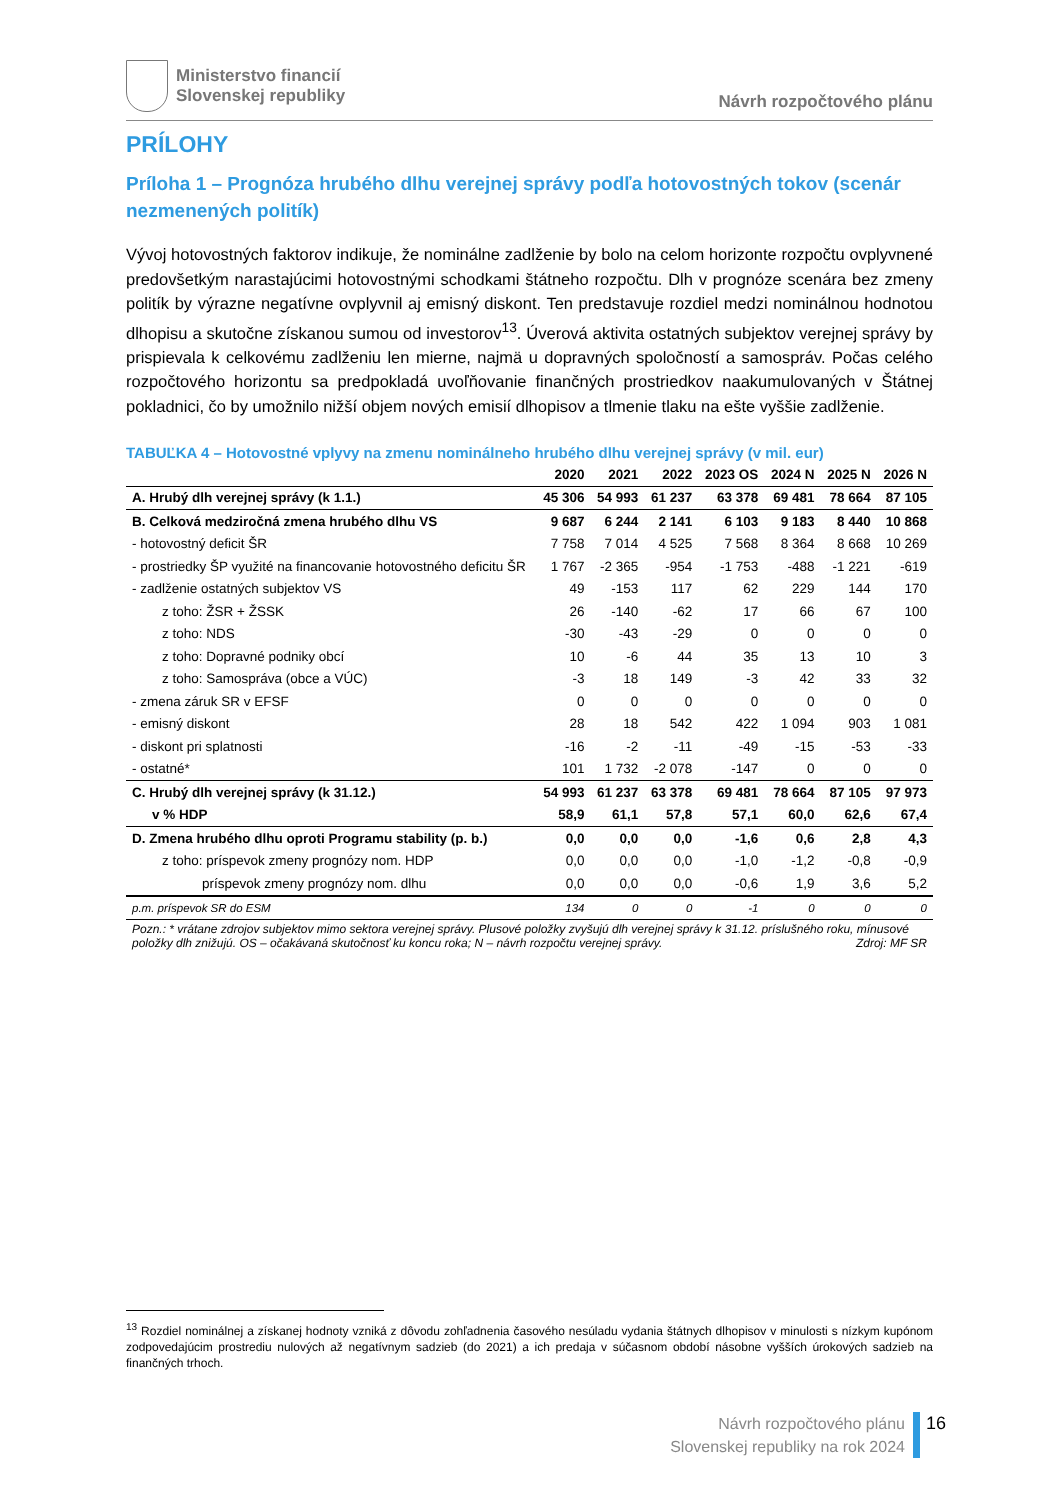Ministerstvo financií
Slovenskej republiky
Návrh rozpočtového plánu
PRÍLOHY
Príloha 1 – Prognóza hrubého dlhu verejnej správy podľa hotovostných tokov (scenár nezmenených politík)
Vývoj hotovostných faktorov indikuje, že nominálne zadlženie by bolo na celom horizonte rozpočtu ovplyvnené predovšetkým narastajúcimi hotovostnými schodkami štátneho rozpočtu. Dlh v prognóze scenára bez zmeny politík by výrazne negatívne ovplyvnil aj emisný diskont. Ten predstavuje rozdiel medzi nominálnou hodnotou dlhopisu a skutočne získanou sumou od investorov<sup>13</sup>. Úverová aktivita ostatných subjektov verejnej správy by prispievala k celkovému zadlženiu len mierne, najmä u dopravných spoločností a samospráv. Počas celého rozpočtového horizontu sa predpokladá uvoľňovanie finančných prostriedkov naakumulovaných v Štátnej pokladnici, čo by umožnilo nižší objem nových emisií dlhopisov a tlmenie tlaku na ešte vyššie zadlženie.
TABUĽKA 4 – Hotovostné vplyvy na zmenu nominálneho hrubého dlhu verejnej správy (v mil. eur)
| | 2020 | 2021 | 2022 | 2023 OS | 2024 N | 2025 N | 2026 N |
| --- | --- | --- | --- | --- | --- | --- | --- |
| A. Hrubý dlh verejnej správy (k 1.1.) | 45 306 | 54 993 | 61 237 | 63 378 | 69 481 | 78 664 | 87 105 |
| B. Celková medziročná zmena hrubého dlhu VS | 9 687 | 6 244 | 2 141 | 6 103 | 9 183 | 8 440 | 10 868 |
| - hotovostný deficit ŠR | 7 758 | 7 014 | 4 525 | 7 568 | 8 364 | 8 668 | 10 269 |
| - prostriedky ŠP využité na financovanie hotovostného deficitu ŠR | 1 767 | -2 365 | -954 | -1 753 | -488 | -1 221 | -619 |
| - zadlženie ostatných subjektov VS | 49 | -153 | 117 | 62 | 229 | 144 | 170 |
| z toho: ŽSR + ŽSSK | 26 | -140 | -62 | 17 | 66 | 67 | 100 |
| z toho: NDS | -30 | -43 | -29 | 0 | 0 | 0 | 0 |
| z toho: Dopravné podniky obcí | 10 | -6 | 44 | 35 | 13 | 10 | 3 |
| z toho: Samospráva (obce a VÚC) | -3 | 18 | 149 | -3 | 42 | 33 | 32 |
| - zmena záruk SR v EFSF | 0 | 0 | 0 | 0 | 0 | 0 | 0 |
| - emisný diskont | 28 | 18 | 542 | 422 | 1 094 | 903 | 1 081 |
| - diskont pri splatnosti | -16 | -2 | -11 | -49 | -15 | -53 | -33 |
| - ostatné* | 101 | 1 732 | -2 078 | -147 | 0 | 0 | 0 |
| C. Hrubý dlh verejnej správy (k 31.12.) | 54 993 | 61 237 | 63 378 | 69 481 | 78 664 | 87 105 | 97 973 |
| v % HDP | 58,9 | 61,1 | 57,8 | 57,1 | 60,0 | 62,6 | 67,4 |
| D. Zmena hrubého dlhu oproti Programu stability (p. b.) | 0,0 | 0,0 | 0,0 | -1,6 | 0,6 | 2,8 | 4,3 |
| z toho: príspevok zmeny prognózy nom. HDP | 0,0 | 0,0 | 0,0 | -1,0 | -1,2 | -0,8 | -0,9 |
| príspevok zmeny prognózy nom. dlhu | 0,0 | 0,0 | 0,0 | -0,6 | 1,9 | 3,6 | 5,2 |
| p.m. príspevok SR do ESM | 134 | 0 | 0 | -1 | 0 | 0 | 0 |
Pozn.: * vrátane zdrojov subjektov mimo sektora verejnej správy. Plusové položky zvyšujú dlh verejnej správy k 31.12. príslušného roku, mínusové položky dlh znižujú. OS – očakávaná skutočnosť ku koncu roka; N – návrh rozpočtu verejnej správy. Zdroj: MF SR
<sup>13</sup> Rozdiel nominálnej a získanej hodnoty vzniká z dôvodu zohľadnenia časového nesúladu vydania štátnych dlhopisov v minulosti s nízkym kupónom zodpovedajúcim prostrediu nulových až negatívnym sadzieb (do 2021) a ich predaja v súčasnom období násobne vyšších úrokových sadzieb na finančných trhoch.
Návrh rozpočtového plánu
Slovenskej republiky na rok 2024
16